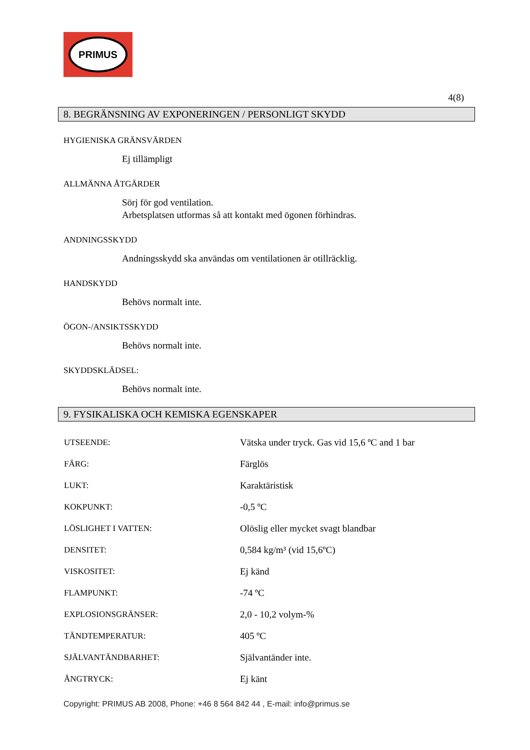PRIMUS
4(8)
8. BEGRÄNSNING AV EXPONERINGEN / PERSONLIGT SKYDD
HYGIENISKA GRÄNSVÄRDEN
Ej tillämpligt
ALLMÄNNA ÅTGÄRDER
Sörj för god ventilation.
Arbetsplatsen utformas så att kontakt med ögonen förhindras.
ANDNINGSSKYDD
Andningsskydd ska användas om ventilationen är otillräcklig.
HANDSKYDD
Behövs normalt inte.
ÖGON-/ANSIKTSSKYDD
Behövs normalt inte.
SKYDDSKLÄDSEL:
Behövs normalt inte.
9. FYSIKALISKA OCH KEMISKA EGENSKAPER
| UTSEENDE: | Vätska under tryck. Gas vid 15,6 ºC and 1 bar |
| FÄRG: | Färglös |
| LUKT: | Karaktäristisk |
| KOKPUNKT: | -0,5 ºC |
| LÖSLIGHET I VATTEN: | Olöslig eller mycket svagt blandbar |
| DENSITET: | 0,584 kg/m³ (vid 15,6ºC) |
| VISKOSITET: | Ej känd |
| FLAMPUNKT: | -74 ºC |
| EXPLOSIONSGRÄNSER: | 2,0 - 10,2 volym-% |
| TÄNDTEMPERATUR: | 405 ºC |
| SJÄLVANTÄNDBARHET: | Självantänder inte. |
| ÅNGTRYCK: | Ej känt |
Copyright: PRIMUS AB 2008, Phone: +46 8 564 842 44 , E-mail: info@primus.se